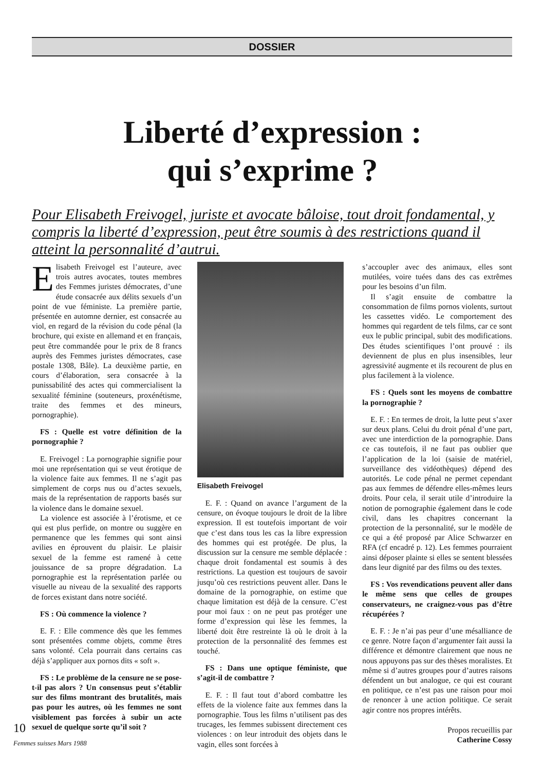DOSSIER
Liberté d’expression :
qui s’exprime ?
Pour Elisabeth Freivogel, juriste et avocate bâloise, tout droit fondamental, y compris la liberté d’expression, peut être soumis à des restrictions quand il atteint la personnalité d’autrui.
Elisabeth Freivogel est l’auteure, avec trois autres avocates, toutes membres des Femmes juristes démocrates, d’une étude consacrée aux délits sexuels d’un point de vue féministe. La première partie, présentée en automne dernier, est consacrée au viol, en regard de la révision du code pénal (la brochure, qui existe en allemand et en français, peut être commandée pour le prix de 8 francs auprès des Femmes juristes démocrates, case postale 1308, Bâle). La deuxième partie, en cours d’élaboration, sera consacrée à la punissabilité des actes qui commercialisent la sexualité féminine (souteneurs, proxénétisme, traite des femmes et des mineurs, pornographie).
FS : Quelle est votre définition de la pornographie ?
E. Freivogel : La pornographie signifie pour moi une représentation qui se veut érotique de la violence faite aux femmes. Il ne s’agit pas simplement de corps nus ou d’actes sexuels, mais de la représentation de rapports basés sur la violence dans le domaine sexuel.
La violence est associée à l’érotisme, et ce qui est plus perfide, on montre ou suggère en permanence que les femmes qui sont ainsi avilies en éprouvent du plaisir. Le plaisir sexuel de la femme est ramené à cette jouissance de sa propre dégradation. La pornographie est la représentation parlée ou visuelle au niveau de la sexualité des rapports de forces existant dans notre société.
FS : Où commence la violence ?
E. F. : Elle commence dès que les femmes sont présentées comme objets, comme êtres sans volonté. Cela pourrait dans certains cas déjà s’appliquer aux pornos dits « soft ».
FS : Le problème de la censure ne se pose-t-il pas alors ? Un consensus peut s’établir sur des films montrant des brutalités, mais pas pour les autres, où les femmes ne sont visiblement pas forcées à subir un acte sexuel de quelque sorte qu’il soit ?
Elisabeth Freivogel
E. F. : Quand on avance l’argument de la censure, on évoque toujours le droit de la libre expression. Il est toutefois important de voir que c’est dans tous les cas la libre expression des hommes qui est protégée. De plus, la discussion sur la censure me semble déplacée : chaque droit fondamental est soumis à des restrictions. La question est toujours de savoir jusqu’où ces restrictions peuvent aller. Dans le domaine de la pornographie, on estime que chaque limitation est déjà de la censure. C’est pour moi faux : on ne peut pas protéger une forme d’expression qui lèse les femmes, la liberté doit être restreinte là où le droit à la protection de la personnalité des femmes est touché.
FS : Dans une optique féministe, que s’agit-il de combattre ?
E. F. : Il faut tout d’abord combattre les effets de la violence faite aux femmes dans la pornographie. Tous les films n’utilisent pas des trucages, les femmes subissent directement ces violences : on leur introduit des objets dans le vagin, elles sont forcées à
s’accoupler avec des animaux, elles sont mutilées, voire tuées dans des cas extrêmes pour les besoins d’un film.
Il s’agit ensuite de combattre la consommation de films pornos violents, surtout les cassettes vidéo. Le comportement des hommes qui regardent de tels films, car ce sont eux le public principal, subit des modifications. Des études scientifiques l’ont prouvé : ils deviennent de plus en plus insensibles, leur agressivité augmente et ils recourent de plus en plus facilement à la violence.
FS : Quels sont les moyens de combattre la pornographie ?
E. F. : En termes de droit, la lutte peut s’axer sur deux plans. Celui du droit pénal d’une part, avec une interdiction de la pornographie. Dans ce cas toutefois, il ne faut pas oublier que l’application de la loi (saisie de matériel, surveillance des vidéothèques) dépend des autorités. Le code pénal ne permet cependant pas aux femmes de défendre elles-mêmes leurs droits. Pour cela, il serait utile d’introduire la notion de pornographie également dans le code civil, dans les chapitres concernant la protection de la personnalité, sur le modèle de ce qui a été proposé par Alice Schwarzer en RFA (cf encadré p. 12). Les femmes pourraient ainsi déposer plainte si elles se sentent blessées dans leur dignité par des films ou des textes.
FS : Vos revendications peuvent aller dans le même sens que celles de groupes conservateurs, ne craignez-vous pas d’être récupérées ?
E. F. : Je n’ai pas peur d’une mésalliance de ce genre. Notre façon d’argumenter fait aussi la différence et démontre clairement que nous ne nous appuyons pas sur des thèses moralistes. Et même si d’autres groupes pour d’autres raisons défendent un but analogue, ce qui est courant en politique, ce n’est pas une raison pour moi de renoncer à une action politique. Ce serait agir contre nos propres intérêts.
Propos recueillis par
Catherine Cossy
10
Femmes suisses Mars 1988